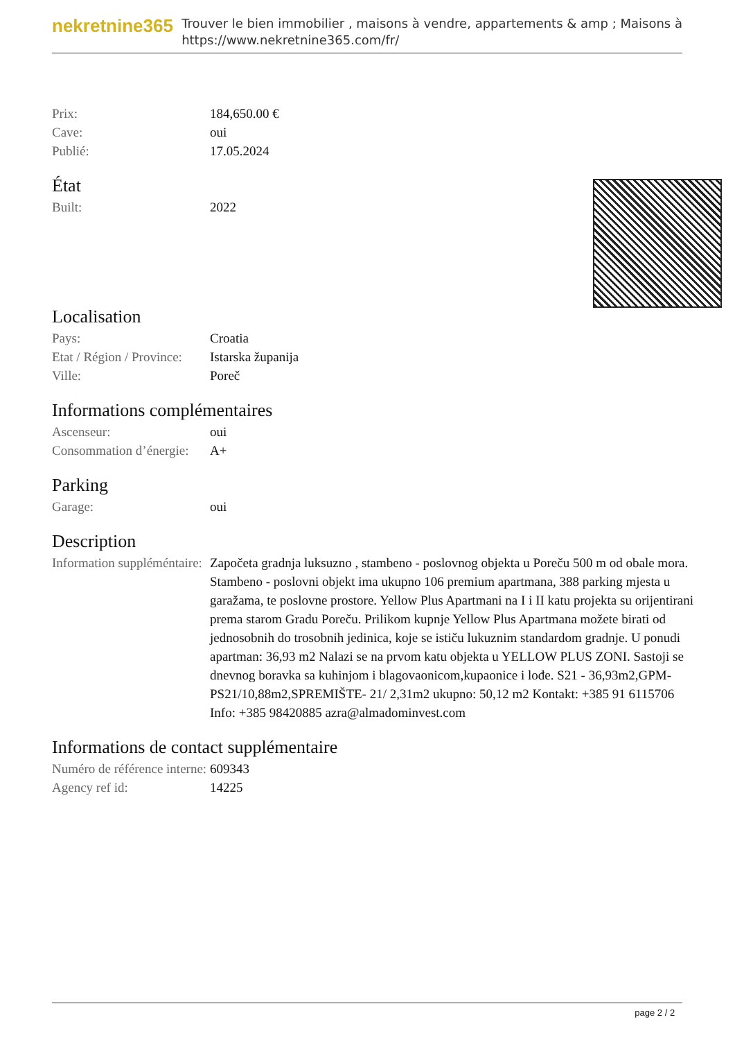nekretnine365
Trouver le bien immobilier , maisons à vendre, appartements & amp ; Maisons à
https://www.nekretnine365.com/fr/
| Prix: | 184,650.00 € |
| Cave: | oui |
| Publié: | 17.05.2024 |
État
| Built: | 2022 |
Localisation
| Pays: | Croatia |
| Etat / Région / Province: | Istarska županija |
| Ville: | Poreč |
Informations complémentaires
| Ascenseur: | oui |
| Consommation d’énergie: | A+ |
Parking
| Garage: | oui |
Description
| Information suppléméntaire: | Započeta gradnja luksuzno , stambeno - poslovnog objekta u Poreču 500 m od obale mora. Stambeno - poslovni objekt ima ukupno 106 premium apartmana, 388 parking mjesta u garažama, te poslovne prostore. Yellow Plus Apartmani na I i II katu projekta su orijentirani prema starom Gradu Poreču. Prilikom kupnje Yellow Plus Apartmana možete birati od jednosobnih do trosobnih jedinica, koje se ističu lukuznim standardom gradnje. U ponudi apartman: 36,93 m2 Nalazi se na prvom katu objekta u YELLOW PLUS ZONI. Sastoji se dnevnog boravka sa kuhinjom i blagovaonicom,kupaonice i lođe. S21 - 36,93m2,GPM-PS21/10,88m2,SPREMIŠTE- 21/ 2,31m2 ukupno: 50,12 m2 Kontakt: +385 91 6115706 Info: +385 98420885 azra@almadominvest.com |
Informations de contact supplémentaire
| Numéro de référence interne: | 609343 |
| Agency ref id: | 14225 |
page 2 / 2